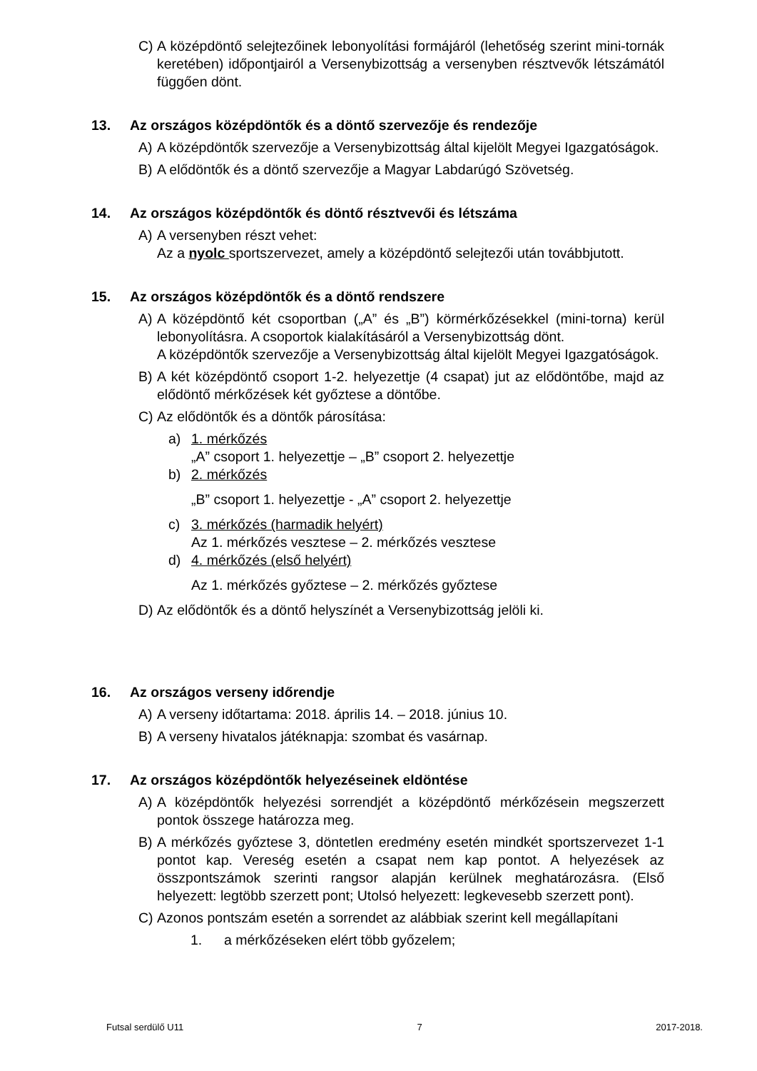C) A középdöntő selejtezőinek lebonyolítási formájáról (lehetőség szerint mini-tornák keretében) időpontjairól a Versenybizottság a versenyben résztvevők létszámától függően dönt.
13. Az országos középdöntők és a döntő szervezője és rendezője
A) A középdöntők szervezője a Versenybizottság által kijelölt Megyei Igazgatóságok.
B) A elődöntők és a döntő szervezője a Magyar Labdarúgó Szövetség.
14. Az országos középdöntők és döntő résztvevői és létszáma
A) A versenyben részt vehet:
Az a nyolc sportszervezet, amely a középdöntő selejtezői után továbbjutott.
15. Az országos középdöntők és a döntő rendszere
A) A középdöntő két csoportban („A” és „B”) körmérkőzésekkel (mini-torna) kerül lebonyolításra. A csoportok kialakításáról a Versenybizottság dönt.
A középdöntők szervezője a Versenybizottság által kijelölt Megyei Igazgatóságok.
B) A két középdöntő csoport 1-2. helyezettje (4 csapat) jut az elődöntőbe, majd az elődöntő mérkőzések két győztese a döntőbe.
C) Az elődöntők és a döntők párosítása:
a) 1. mérkőzés
„A” csoport 1. helyezettje – „B” csoport 2. helyezettje
b) 2. mérkőzés
„B” csoport 1. helyezettje - „A” csoport 2. helyezettje
c) 3. mérkőzés (harmadik helyért)
Az 1. mérkőzés vesztese – 2. mérkőzés vesztese
d) 4. mérkőzés (első helyért)
Az 1. mérkőzés győztese – 2. mérkőzés győztese
D) Az elődöntők és a döntő helyszínét a Versenybizottság jelöli ki.
16. Az országos verseny időrendje
A) A verseny időtartama: 2018. április 14. – 2018. június 10.
B) A verseny hivatalos játéknapja: szombat és vasárnap.
17. Az országos középdöntők helyezéseinek eldöntése
A) A középdöntők helyezési sorrendjét a középdöntő mérkőzésein megszerzett pontok összege határozza meg.
B) A mérkőzés győztese 3, döntetlen eredmény esetén mindkét sportszervezet 1-1 pontot kap. Vereség esetén a csapat nem kap pontot. A helyezések az összpontszámok szerinti rangsor alapján kerülnek meghatározásra. (Első helyezett: legtöbb szerzett pont; Utolsó helyezett: legkevesebb szerzett pont).
C) Azonos pontszám esetén a sorrendet az alábbiak szerint kell megállapítani
1. a mérkőzéseken elért több győzelem;
Futsal serdülő U11 7 2017-2018.